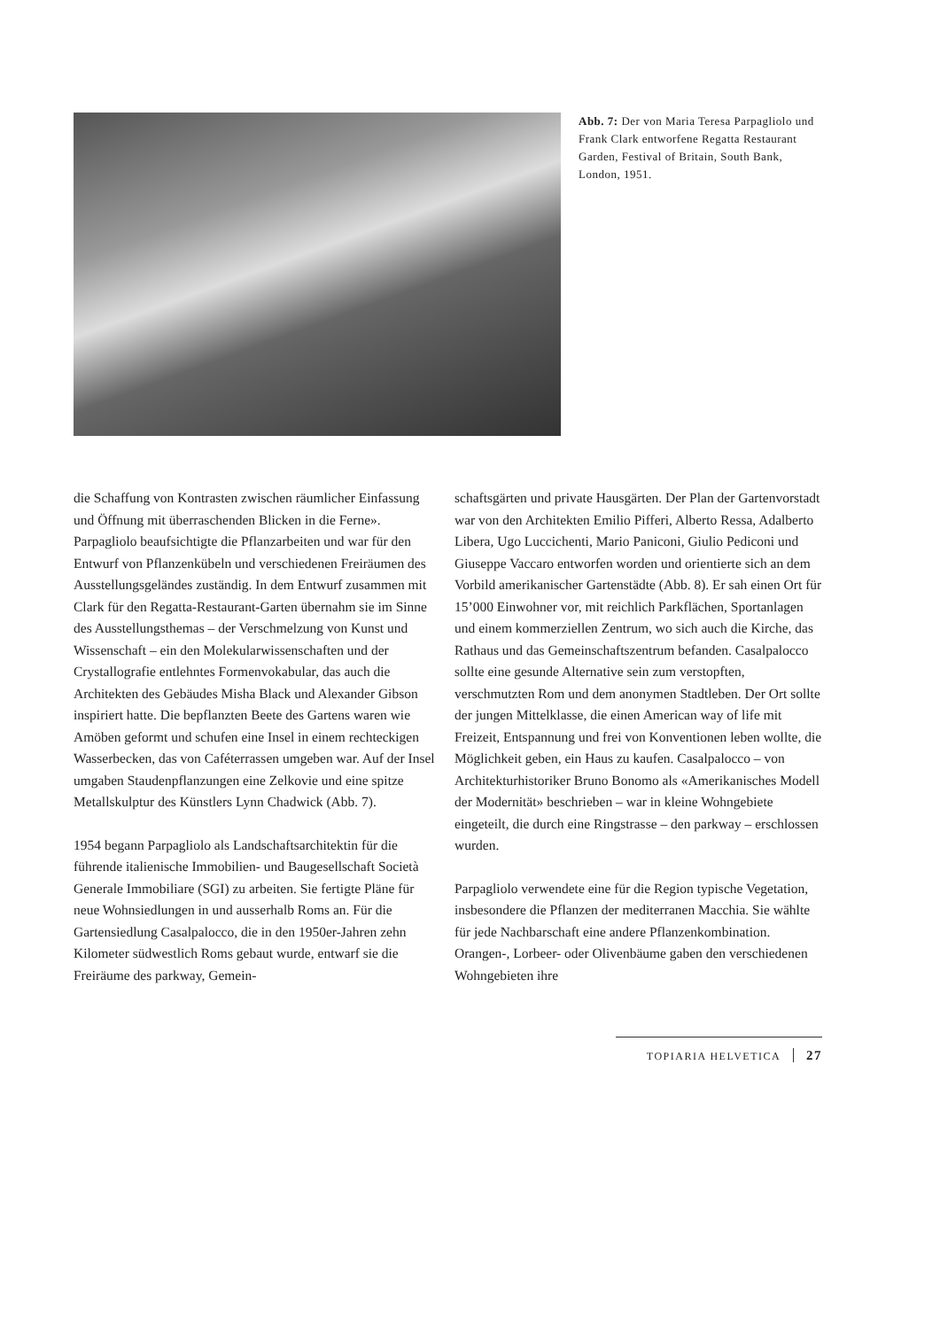Abb. 7: Der von Maria Teresa Parpagliolo und Frank Clark entworfene Regatta Restaurant Garden, Festival of Britain, South Bank, London, 1951.
die Schaffung von Kontrasten zwischen räumlicher Einfassung und Öffnung mit überraschenden Blicken in die Ferne». Parpagliolo beaufsichtigte die Pflanzarbeiten und war für den Entwurf von Pflanzenkübeln und verschiedenen Freiräumen des Ausstellungsgeländes zuständig. In dem Entwurf zusammen mit Clark für den Regatta-Restaurant-Garten übernahm sie im Sinne des Ausstellungsthemas – der Verschmelzung von Kunst und Wissenschaft – ein den Molekularwissenschaften und der Crystallografie entlehntes Formenvokabular, das auch die Architekten des Gebäudes Misha Black und Alexander Gibson inspiriert hatte. Die bepflanzten Beete des Gartens waren wie Amöben geformt und schufen eine Insel in einem rechteckigen Wasserbecken, das von Caféterrassen umgeben war. Auf der Insel umgaben Staudenpflanzungen eine Zelkovie und eine spitze Metallskulptur des Künstlers Lynn Chadwick (Abb. 7).
1954 begann Parpagliolo als Landschaftsarchitektin für die führende italienische Immobilien- und Baugesellschaft Società Generale Immobiliare (SGI) zu arbeiten. Sie fertigte Pläne für neue Wohnsiedlungen in und ausserhalb Roms an. Für die Gartensiedlung Casalpalocco, die in den 1950er-Jahren zehn Kilometer südwestlich Roms gebaut wurde, entwarf sie die Freiräume des parkway, Gemein-
schaftsgärten und private Hausgärten. Der Plan der Gartenvorstadt war von den Architekten Emilio Pifferi, Alberto Ressa, Adalberto Libera, Ugo Luccichenti, Mario Paniconi, Giulio Pediconi und Giuseppe Vaccaro entworfen worden und orientierte sich an dem Vorbild amerikanischer Gartenstädte (Abb. 8). Er sah einen Ort für 15’000 Einwohner vor, mit reichlich Parkflächen, Sportanlagen und einem kommerziellen Zentrum, wo sich auch die Kirche, das Rathaus und das Gemeinschaftszentrum befanden. Casalpalocco sollte eine gesunde Alternative sein zum verstopften, verschmutzten Rom und dem anonymen Stadtleben. Der Ort sollte der jungen Mittelklasse, die einen American way of life mit Freizeit, Entspannung und frei von Konventionen leben wollte, die Möglichkeit geben, ein Haus zu kaufen. Casalpalocco – von Architekturhistoriker Bruno Bonomo als «Amerikanisches Modell der Modernität» beschrieben – war in kleine Wohngebiete eingeteilt, die durch eine Ringstrasse – den parkway – erschlossen wurden.
Parpagliolo verwendete eine für die Region typische Vegetation, insbesondere die Pflanzen der mediterranen Macchia. Sie wählte für jede Nachbarschaft eine andere Pflanzenkombination. Orangen-, Lorbeer- oder Olivenbäume gaben den verschiedenen Wohngebieten ihre
TOPIARIA HELVETICA 27